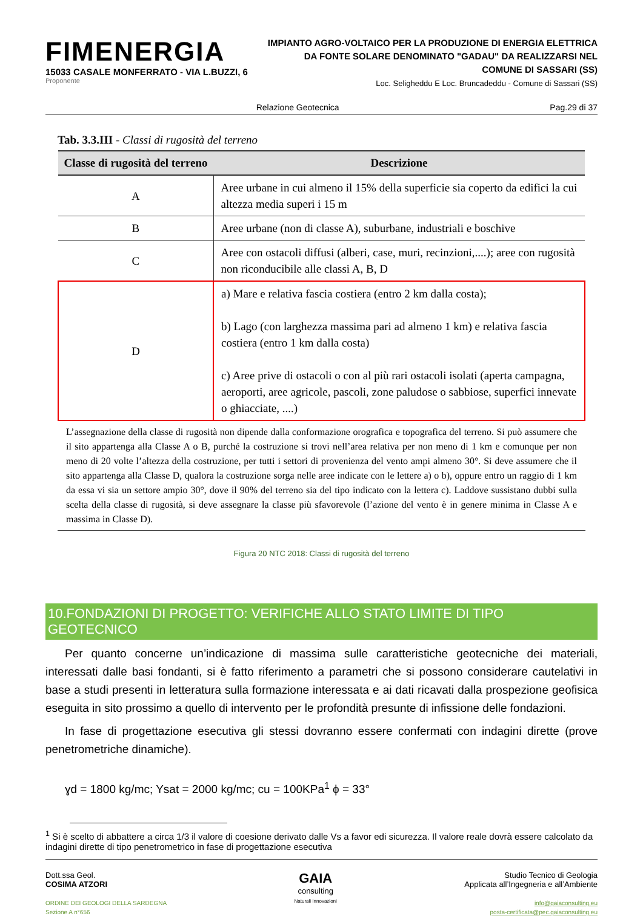FIMENERGIA
15033 CASALE MONFERRATO - VIA L.BUZZI, 6
Proponente
IMPIANTO AGRO-VOLTAICO PER LA PRODUZIONE DI ENERGIA ELETTRICA
DA FONTE SOLARE DENOMINATO "GADAU" DA REALIZZARSI NEL
COMUNE DI SASSARI (SS)
Loc. Seligheddu E Loc. Bruncadeddu - Comune di Sassari (SS)
Relazione Geotecnica Pag.29 di 37
Tab. 3.3.III - Classi di rugosità del terreno
| Classe di rugosità del terreno | Descrizione |
| --- | --- |
| A | Aree urbane in cui almeno il 15% della superficie sia coperto da edifici la cui altezza media superi i 15 m |
| B | Aree urbane (non di classe A), suburbane, industriali e boschive |
| C | Aree con ostacoli diffusi (alberi, case, muri, recinzioni,....); aree con rugosità non riconducibile alle classi A, B, D |
| D | a) Mare e relativa fascia costiera (entro 2 km dalla costa); b) Lago (con larghezza massima pari ad almeno 1 km) e relativa fascia costiera (entro 1 km dalla costa) c) Aree prive di ostacoli o con al più rari ostacoli isolati (aperta campagna, aeroporti, aree agricole, pascoli, zone paludose o sabbiose, superfici innevate o ghiacciate, ....) |
L’assegnazione della classe di rugosità non dipende dalla conformazione orografica e topografica del terreno. Si può assumere che il sito appartenga alla Classe A o B, purché la costruzione si trovi nell’area relativa per non meno di 1 km e comunque per non meno di 20 volte l’altezza della costruzione, per tutti i settori di provenienza del vento ampi almeno 30°. Si deve assumere che il sito appartenga alla Classe D, qualora la costruzione sorga nelle aree indicate con le lettere a) o b), oppure entro un raggio di 1 km da essa vi sia un settore ampio 30°, dove il 90% del terreno sia del tipo indicato con la lettera c). Laddove sussistano dubbi sulla scelta della classe di rugosità, si deve assegnare la classe più sfavorevole (l’azione del vento è in genere minima in Classe A e massima in Classe D).
Figura 20 NTC 2018: Classi di rugosità del terreno
10.FONDAZIONI DI PROGETTO: VERIFICHE ALLO STATO LIMITE DI TIPO GEOTECNICO
Per quanto concerne un’indicazione di massima sulle caratteristiche geotecniche dei materiali, interessati dalle basi fondanti, si è fatto riferimento a parametri che si possono considerare cautelativi in base a studi presenti in letteratura sulla formazione interessata e ai dati ricavati dalla prospezione geofisica eseguita in sito prossimo a quello di intervento per le profondità presunte di infissione delle fondazioni.
In fase di progettazione esecutiva gli stessi dovranno essere confermati con indagini dirette (prove penetrometriche dinamiche).
ɣd = 1800 kg/mc; Ysat = 2000 kg/mc; cu = 100KPa<sup>1</sup> ϕ = 33°
<sup>1</sup> Si è scelto di abbattere a circa 1/3 il valore di coesione derivato dalle Vs a favor edi sicurezza. Il valore reale dovrà essere calcolato da indagini dirette di tipo penetrometrico in fase di progettazione esecutiva
Dott.ssa Geol.
COSIMA ATZORI
ORDINE DEI GEOLOGI DELLA SARDEGNA
Sezione A n°656
GAIA
consulting
Naturali Innovazioni
Studio Tecnico di Geologia
Applicata all’Ingegneria e all’Ambiente
info@gaiaconsulting.eu
posta-certificata@pec.gaiaconsulting.eu